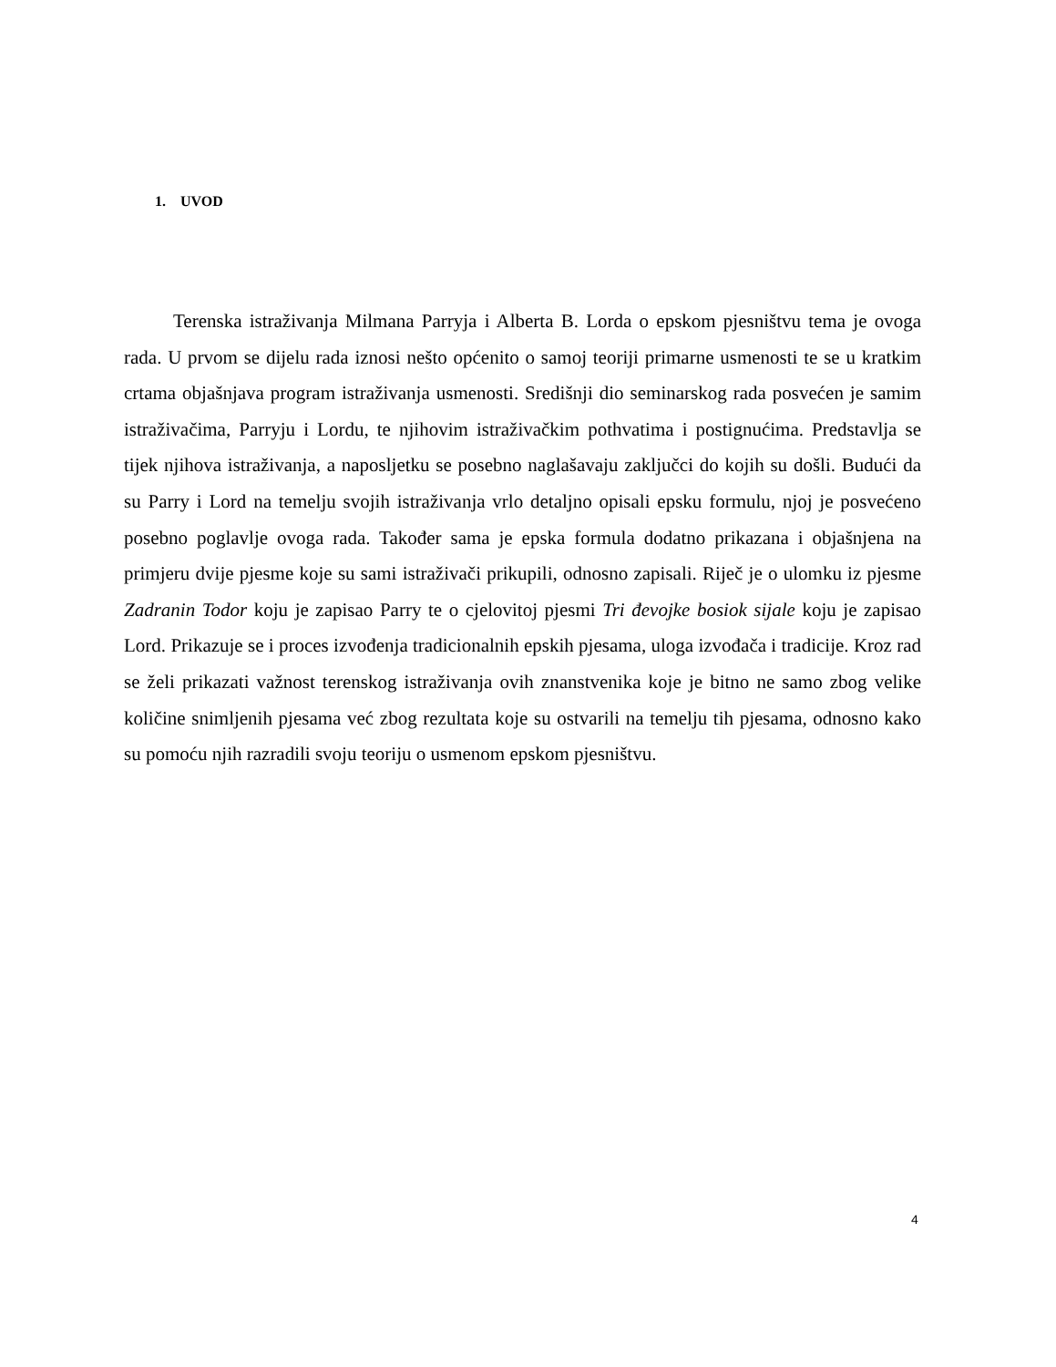1. UVOD
Terenska istraživanja Milmana Parryja i Alberta B. Lorda o epskom pjesništvu tema je ovoga rada. U prvom se dijelu rada iznosi nešto općenito o samoj teoriji primarne usmenosti te se u kratkim crtama objašnjava program istraživanja usmenosti. Središnji dio seminarskog rada posvećen je samim istraživačima, Parryju i Lordu, te njihovim istraživačkim pothvatima i postignućima. Predstavlja se tijek njihova istraživanja, a naposljetku se posebno naglašavaju zaključci do kojih su došli. Budući da su Parry i Lord na temelju svojih istraživanja vrlo detaljno opisali epsku formulu, njoj je posvećeno posebno poglavlje ovoga rada. Također sama je epska formula dodatno prikazana i objašnjena na primjeru dvije pjesme koje su sami istraživači prikupili, odnosno zapisali. Riječ je o ulomku iz pjesme Zadranin Todor koju je zapisao Parry te o cjelovitoj pjesmi Tri đevojke bosiok sijale koju je zapisao Lord. Prikazuje se i proces izvođenja tradicionalnih epskih pjesama, uloga izvođača i tradicije. Kroz rad se želi prikazati važnost terenskog istraživanja ovih znanstvenika koje je bitno ne samo zbog velike količine snimljenih pjesama već zbog rezultata koje su ostvarili na temelju tih pjesama, odnosno kako su pomoću njih razradili svoju teoriju o usmenom epskom pjesništvu.
4